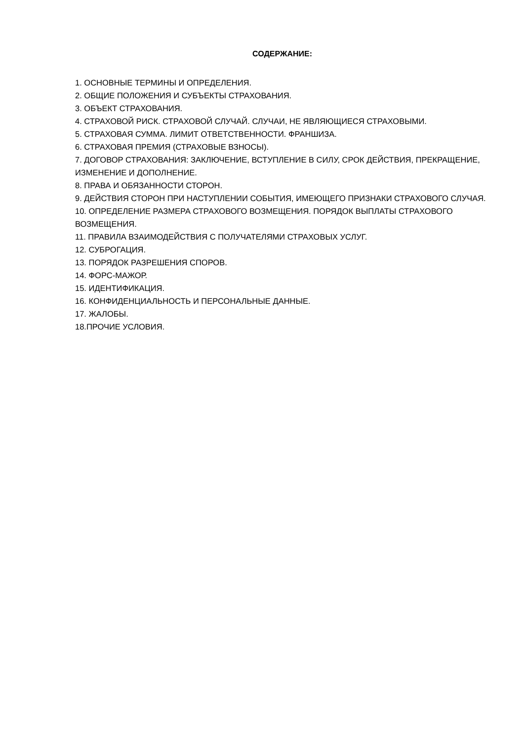СОДЕРЖАНИЕ:
1. ОСНОВНЫЕ ТЕРМИНЫ И ОПРЕДЕЛЕНИЯ.
2. ОБЩИЕ ПОЛОЖЕНИЯ И СУБЪЕКТЫ СТРАХОВАНИЯ.
3. ОБЪЕКТ СТРАХОВАНИЯ.
4. СТРАХОВОЙ РИСК. СТРАХОВОЙ СЛУЧАЙ. СЛУЧАИ, НЕ ЯВЛЯЮЩИЕСЯ СТРАХОВЫМИ.
5. СТРАХОВАЯ СУММА. ЛИМИТ ОТВЕТСТВЕННОСТИ. ФРАНШИЗА.
6. СТРАХОВАЯ ПРЕМИЯ (СТРАХОВЫЕ ВЗНОСЫ).
7. ДОГОВОР СТРАХОВАНИЯ: ЗАКЛЮЧЕНИЕ, ВСТУПЛЕНИЕ В СИЛУ, СРОК ДЕЙСТВИЯ, ПРЕКРАЩЕНИЕ, ИЗМЕНЕНИЕ И ДОПОЛНЕНИЕ.
8. ПРАВА И ОБЯЗАННОСТИ СТОРОН.
9. ДЕЙСТВИЯ СТОРОН ПРИ НАСТУПЛЕНИИ СОБЫТИЯ, ИМЕЮЩЕГО ПРИЗНАКИ СТРАХОВОГО СЛУЧАЯ.
10. ОПРЕДЕЛЕНИЕ РАЗМЕРА СТРАХОВОГО ВОЗМЕЩЕНИЯ. ПОРЯДОК ВЫПЛАТЫ СТРАХОВОГО ВОЗМЕЩЕНИЯ.
11. ПРАВИЛА ВЗАИМОДЕЙСТВИЯ С ПОЛУЧАТЕЛЯМИ СТРАХОВЫХ УСЛУГ.
12. СУБРОГАЦИЯ.
13. ПОРЯДОК РАЗРЕШЕНИЯ СПОРОВ.
14. ФОРС-МАЖОР.
15. ИДЕНТИФИКАЦИЯ.
16. КОНФИДЕНЦИАЛЬНОСТЬ И ПЕРСОНАЛЬНЫЕ ДАННЫЕ.
17. ЖАЛОБЫ.
18.ПРОЧИЕ УСЛОВИЯ.